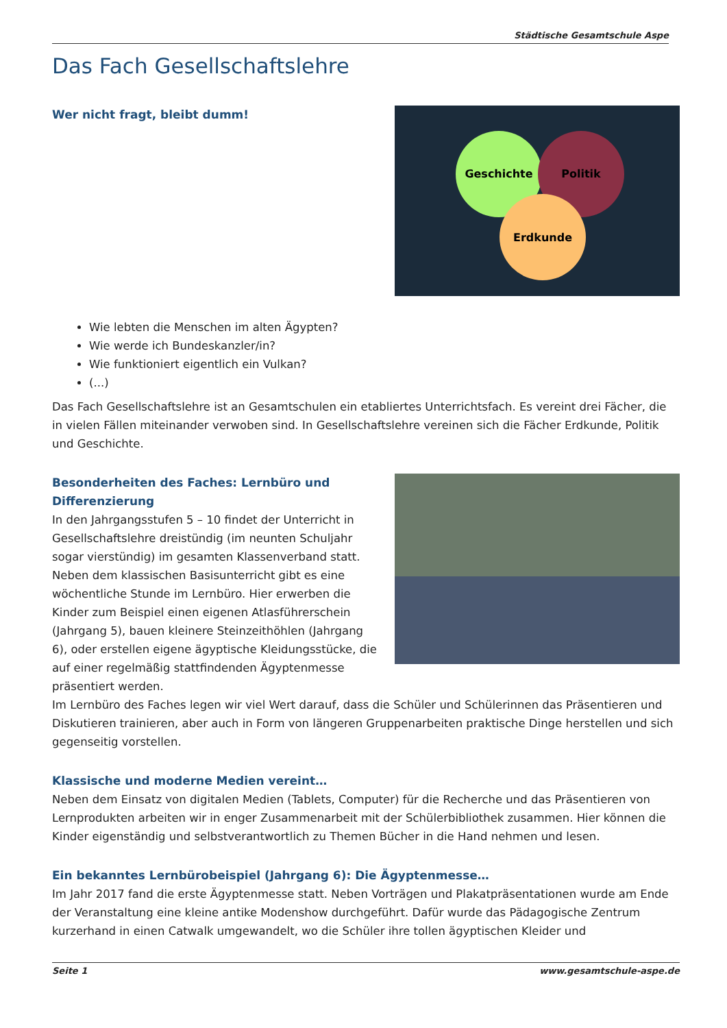Städtische Gesamtschule Aspe
Das Fach Gesellschaftslehre
Geschichte
Politik
Erdkunde
Wer nicht fragt, bleibt dumm!
Wie lebten die Menschen im alten Ägypten?
Wie werde ich Bundeskanzler/in?
Wie funktioniert eigentlich ein Vulkan?
(...)
Das Fach Gesellschaftslehre ist an Gesamtschulen ein etabliertes Unterrichtsfach. Es vereint drei Fächer, die in vielen Fällen miteinander verwoben sind. In Gesellschaftslehre vereinen sich die Fächer Erdkunde, Politik und Geschichte.
Besonderheiten des Faches: Lernbüro und Differenzierung
In den Jahrgangsstufen 5 – 10 findet der Unterricht in Gesellschaftslehre dreistündig (im neunten Schuljahr sogar vierstündig) im gesamten Klassenverband statt. Neben dem klassischen Basisunterricht gibt es eine wöchentliche Stunde im Lernbüro. Hier erwerben die Kinder zum Beispiel einen eigenen Atlasführerschein (Jahrgang 5), bauen kleinere Steinzeithöhlen (Jahrgang 6), oder erstellen eigene ägyptische Kleidungsstücke, die auf einer regelmäßig stattfindenden Ägyptenmesse präsentiert werden.
Im Lernbüro des Faches legen wir viel Wert darauf, dass die Schüler und Schülerinnen das Präsentieren und Diskutieren trainieren, aber auch in Form von längeren Gruppenarbeiten praktische Dinge herstellen und sich gegenseitig vorstellen.
Klassische und moderne Medien vereint…
Neben dem Einsatz von digitalen Medien (Tablets, Computer) für die Recherche und das Präsentieren von Lernprodukten arbeiten wir in enger Zusammenarbeit mit der Schülerbibliothek zusammen. Hier können die Kinder eigenständig und selbstverantwortlich zu Themen Bücher in die Hand nehmen und lesen.
Ein bekanntes Lernbürobeispiel (Jahrgang 6): Die Ägyptenmesse…
Im Jahr 2017 fand die erste Ägyptenmesse statt. Neben Vorträgen und Plakatpräsentationen wurde am Ende der Veranstaltung eine kleine antike Modenshow durchgeführt. Dafür wurde das Pädagogische Zentrum kurzerhand in einen Catwalk umgewandelt, wo die Schüler ihre tollen ägyptischen Kleider und
Seite 1 www.gesamtschule-aspe.de